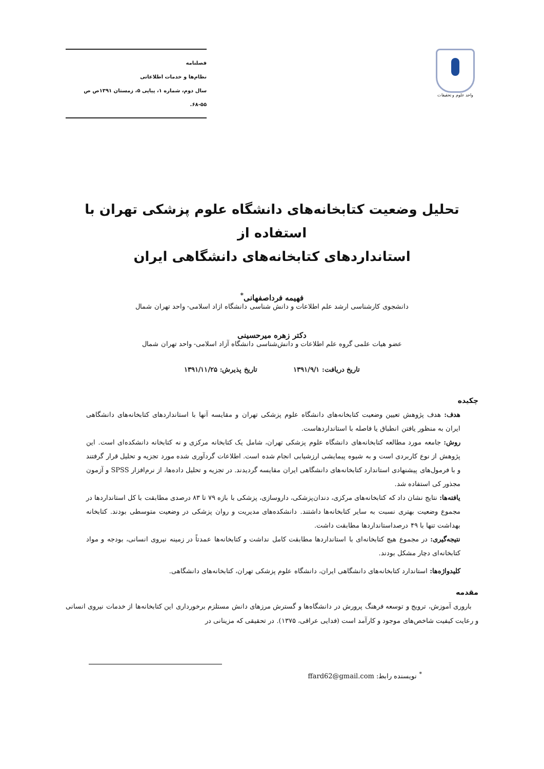واحد علوم و تحقیقات
فصلنامه
نظام‌ها و خدمات اطلاعاتی
سال دوم، شماره ۱، پیاپی ۵، زمستان ۱۳۹۱ص ص ۵۵-۶۸.
تحلیل وضعیت کتابخانه‌های دانشگاه علوم پزشکی تهران با استفاده از
استانداردهای کتابخانه‌های دانشگاهی ایران
فهیمه فرداصفهانی<sup>*</sup>
دانشجوی کارشناسی ارشد علم اطلاعات و دانش شناسی دانشگاه ازاد اسلامی- واحد تهران شمال
دکتر زهره میرحسینی
عضو هیات علمی گروه علم اطلاعات و دانش‌شناسی دانشگاه آزاد اسلامی- واحد تهران شمال
تاریخ دریافت: ۱۳۹۱/۹/۱ تاریخ پذیرش: ۱۳۹۱/۱۱/۲۵
چکیده
هدف: هدف پژوهش تعیین وضعیت کتابخانه‌های دانشگاه علوم پزشکی تهران و مقایسه آنها با استانداردهای کتابخانه‌های دانشگاهی ایران به منظور یافتن انطباق یا فاصله با استانداردهاست.
روش: جامعه مورد مطالعه کتابخانه‌های دانشگاه علوم پزشکی تهران، شامل یک کتابخانه مرکزی و نه کتابخانه دانشکده‌ای است. این پژوهش از نوع کاربردی است و به شیوه پیمایشی ارزشیابی انجام شده است. اطلاعات گردآوری شده مورد تجزیه و تحلیل قرار گرفتند و با فرمول‌های پیشنهادی استاندارد کتابخانه‌های دانشگاهی ایران مقایسه گردیدند. در تجزیه و تحلیل داده‌ها، از نرم‌افزار SPSS و آزمون مجذور کی استفاده شد.
یافته‌ها: نتایج نشان داد که کتابخانه‌های مرکزی، دندان‌پزشکی، داروسازی، پزشکی با بازه ۷۹ تا ۸۳ درصدی مطابقت با کل استانداردها در مجموع وضعیت بهتری نسبت به سایر کتابخانه‌ها داشتند. دانشکده‌های مدیریت و روان پزشکی در وضعیت متوسطی بودند. کتابخانه بهداشت تنها با ۴۹ درصداستانداردها مطابقت داشت.
نتیجه‌گیری: در مجموع هیچ کتابخانه‌ای با استانداردها مطابقت کامل نداشت و کتابخانه‌ها عمدتاً در زمینه نیروی انسانی، بودجه و مواد کتابخانه‌ای دچار مشکل بودند.
کلیدواژه‌ها: استاندارد کتابخانه‌های دانشگاهی ایران، دانشگاه علوم پزشکی تهران، کتابخانه‌های دانشگاهی.
مقدمه
باروری آموزش، ترویج و توسعه فرهنگ پرورش در دانشگاه‌ها و گسترش مرزهای دانش مستلزم برخورداری این کتابخانه‌ها از خدمات نیروی انسانی و رعایت کیفیت شاخص‌های موجود و کارآمد است (فدایی عراقی، ۱۳۷۵). در تحقیقی که مزینانی در
<sup>*</sup> نویسنده رابط: ffard62@gmail.com